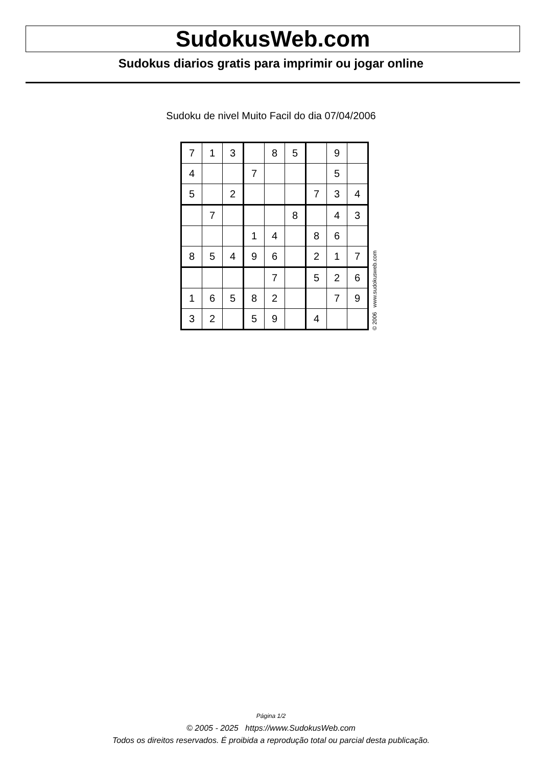SudokusWeb.com
Sudokus diarios gratis para imprimir ou jogar online
Sudoku de nivel Muito Facil do dia 07/04/2006
| 7 | 1 | 3 | | 8 | 5 | | 9 | |
| 4 | | | 7 | | | | 5 | |
| 5 | | 2 | | | | 7 | 3 | 4 |
| | 7 | | | | 8 | | 4 | 3 |
| | | | 1 | 4 | | 8 | 6 | |
| 8 | 5 | 4 | 9 | 6 | | 2 | 1 | 7 |
| | | | | 7 | | 5 | 2 | 6 |
| 1 | 6 | 5 | 8 | 2 | | | 7 | 9 |
| 3 | 2 | | 5 | 9 | | 4 | | |
© 2006 www.sudokusweb.com
Página 1/2
© 2005 - 2025 https://www.SudokusWeb.com
Todos os direitos reservados. É proibida a reprodução total ou parcial desta publicação.